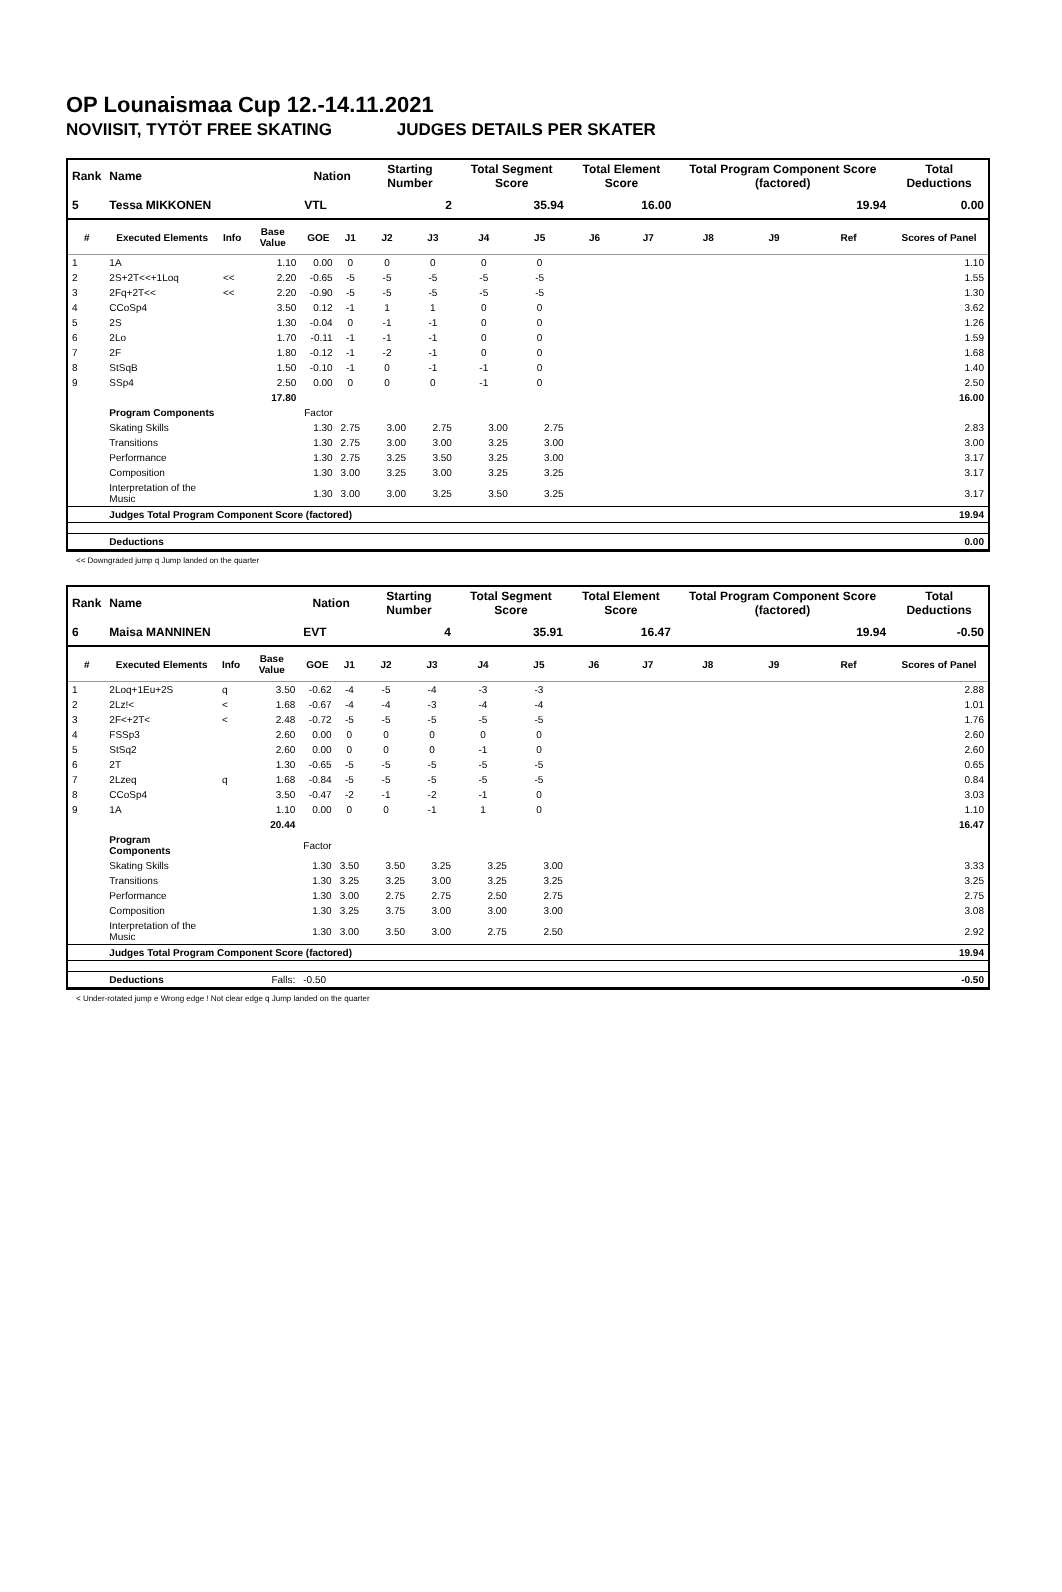OP Lounaismaa Cup 12.-14.11.2021
NOVIISIT, TYTÖT FREE SKATING JUDGES DETAILS PER SKATER
| Rank | Name | | | Nation | | Starting Number | | Total Segment Score | | Total Element Score | | Total Program Component Score (factored) | | | Total Deductions |
| --- | --- | --- | --- | --- | --- | --- | --- | --- | --- | --- | --- | --- | --- | --- | --- |
| 5 | Tessa MIKKONEN | | | VTL | | 2 | | 35.94 | | 16.00 | | 19.94 | | | 0.00 |
| # | Executed Elements | Info | Base Value | GOE | J1 | J2 | J3 | J4 | J5 | J6 | J7 | J8 | J9 | Ref | Scores of Panel |
| 1 | 1A | | 1.10 | 0.00 | 0 | 0 | 0 | 0 | 0 | | | | | | 1.10 |
| 2 | 2S+2T<<+1Loq | << | 2.20 | -0.65 | -5 | -5 | -5 | -5 | -5 | | | | | | 1.55 |
| 3 | 2Fq+2T<< | << | 2.20 | -0.90 | -5 | -5 | -5 | -5 | -5 | | | | | | 1.30 |
| 4 | CCoSp4 | | 3.50 | 0.12 | -1 | 1 | 1 | 0 | 0 | | | | | | 3.62 |
| 5 | 2S | | 1.30 | -0.04 | 0 | -1 | -1 | 0 | 0 | | | | | | 1.26 |
| 6 | 2Lo | | 1.70 | -0.11 | -1 | -1 | -1 | 0 | 0 | | | | | | 1.59 |
| 7 | 2F | | 1.80 | -0.12 | -1 | -2 | -1 | 0 | 0 | | | | | | 1.68 |
| 8 | StSqB | | 1.50 | -0.10 | -1 | 0 | -1 | -1 | 0 | | | | | | 1.40 |
| 9 | SSp4 | | 2.50 | 0.00 | 0 | 0 | 0 | -1 | 0 | | | | | | 2.50 |
| | | | 17.80 | | | | | | | | | | | | 16.00 |
| | Program Components | | | Factor | | | | | | | | | | | |
| | Skating Skills | | | 1.30 | 2.75 | 3.00 | 2.75 | 3.00 | 2.75 | | | | | | 2.83 |
| | Transitions | | | 1.30 | 2.75 | 3.00 | 3.00 | 3.25 | 3.00 | | | | | | 3.00 |
| | Performance | | | 1.30 | 2.75 | 3.25 | 3.50 | 3.25 | 3.00 | | | | | | 3.17 |
| | Composition | | | 1.30 | 3.00 | 3.25 | 3.00 | 3.25 | 3.25 | | | | | | 3.17 |
| | Interpretation of the Music | | | 1.30 | 3.00 | 3.00 | 3.25 | 3.50 | 3.25 | | | | | | 3.17 |
| | Judges Total Program Component Score (factored) | | | | | | | | | | | | | | 19.94 |
| | Deductions | | | | | | | | | | | | | | 0.00 |
<< Downgraded jump q Jump landed on the quarter
| Rank | Name | | | Nation | | Starting Number | | Total Segment Score | | Total Element Score | | Total Program Component Score (factored) | | | Total Deductions |
| --- | --- | --- | --- | --- | --- | --- | --- | --- | --- | --- | --- | --- | --- | --- | --- |
| 6 | Maisa MANNINEN | | | EVT | | 4 | | 35.91 | | 16.47 | | 19.94 | | | -0.50 |
| # | Executed Elements | Info | Base Value | GOE | J1 | J2 | J3 | J4 | J5 | J6 | J7 | J8 | J9 | Ref | Scores of Panel |
| 1 | 2Loq+1Eu+2S | q | 3.50 | -0.62 | -4 | -5 | -4 | -3 | -3 | | | | | | 2.88 |
| 2 | 2Lz!< | < | 1.68 | -0.67 | -4 | -4 | -3 | -4 | -4 | | | | | | 1.01 |
| 3 | 2F<+2T< | < | 2.48 | -0.72 | -5 | -5 | -5 | -5 | -5 | | | | | | 1.76 |
| 4 | FSSp3 | | 2.60 | 0.00 | 0 | 0 | 0 | 0 | 0 | | | | | | 2.60 |
| 5 | StSq2 | | 2.60 | 0.00 | 0 | 0 | 0 | -1 | 0 | | | | | | 2.60 |
| 6 | 2T | | 1.30 | -0.65 | -5 | -5 | -5 | -5 | -5 | | | | | | 0.65 |
| 7 | 2Lzeq | q | 1.68 | -0.84 | -5 | -5 | -5 | -5 | -5 | | | | | | 0.84 |
| 8 | CCoSp4 | | 3.50 | -0.47 | -2 | -1 | -2 | -1 | 0 | | | | | | 3.03 |
| 9 | 1A | | 1.10 | 0.00 | 0 | 0 | -1 | 1 | 0 | | | | | | 1.10 |
| | | | 20.44 | | | | | | | | | | | | 16.47 |
| | Program Components | | | Factor | | | | | | | | | | | |
| | Skating Skills | | | 1.30 | 3.50 | 3.50 | 3.25 | 3.25 | 3.00 | | | | | | 3.33 |
| | Transitions | | | 1.30 | 3.25 | 3.25 | 3.00 | 3.25 | 3.25 | | | | | | 3.25 |
| | Performance | | | 1.30 | 3.00 | 2.75 | 2.75 | 2.50 | 2.75 | | | | | | 2.75 |
| | Composition | | | 1.30 | 3.25 | 3.75 | 3.00 | 3.00 | 3.00 | | | | | | 3.08 |
| | Interpretation of the Music | | | 1.30 | 3.00 | 3.50 | 3.00 | 2.75 | 2.50 | | | | | | 2.92 |
| | Judges Total Program Component Score (factored) | | | | | | | | | | | | | | 19.94 |
| | Deductions | Falls: | | -0.50 | | | | | | | | | | | -0.50 |
< Under-rotated jump e Wrong edge ! Not clear edge q Jump landed on the quarter